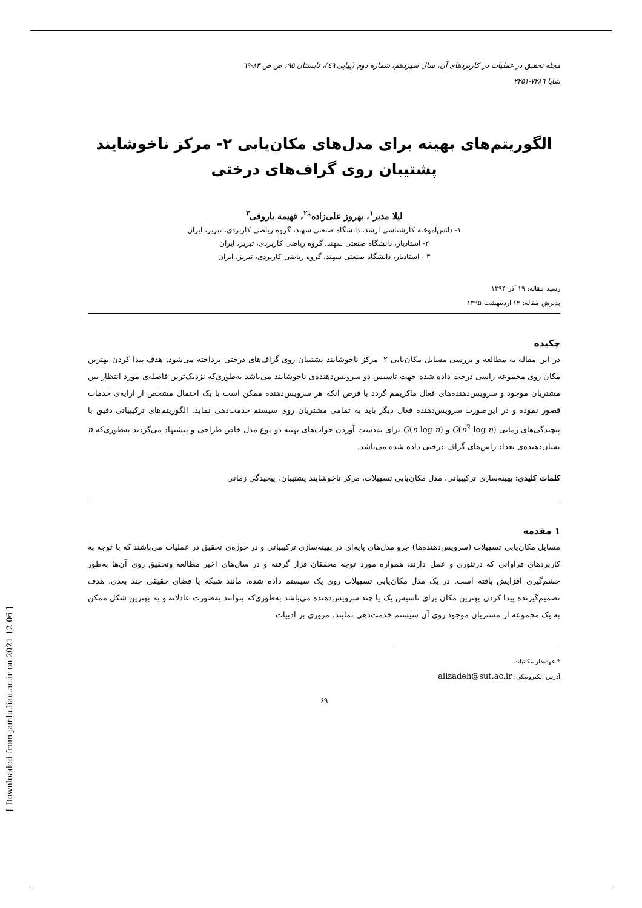[ Downloaded from jamlu.liau.ac.ir on 2021-12-06 ]
مجله تحقیق در عملیات در کاربردهای آن، سال سیزدهم، شماره دوم (پیاپی ٤٩)، تابستان ٩٥، ص ص ٨٣-٦٩
شاپا ٧٢٨٦-٢٢٥١
الگوریتم‌های بهینه برای مدل‌های مکان‌یابی ۲- مرکز ناخوشایند پشتیبان روی گراف‌های درختی
لیلا مدبر<sup>۱</sup>، بهروز علی‌زاده*<sup>۲</sup>، فهیمه باروقی<sup>۳</sup>
۱- دانش‌آموخته کارشناسی ارشد، دانشگاه صنعتی سهند، گروه ریاضی کاربردی، تبریز، ایران
۲- استادیار، دانشگاه صنعتی سهند، گروه ریاضی کاربردی، تبریز، ایران
۳ - استادیار، دانشگاه صنعتی سهند، گروه ریاضی کاربردی، تبریز، ایران
رسید مقاله: ۱۹ آذر ۱۳۹۴
پذیرش مقاله: ۱۴ اردیبهشت ۱۳۹۵
چکیده
در این مقاله به مطالعه و بررسی مسایل مکان‌یابی ۲- مرکز ناخوشایند پشتیبان روی گراف‌های درختی پرداخته می‌شود. هدف پیدا کردن بهترین مکان روی مجموعه راسی درخت داده شده جهت تاسیس دو سرویس‌دهنده‌ی ناخوشایند می‌باشد به‌طوری‌که نزدیک‌ترین فاصله‌ی مورد انتظار بین مشتریان موجود و سرویس‌دهنده‌های فعال ماکزیمم گردد با فرض آنکه هر سرویس‌دهنده ممکن است با یک احتمال مشخص از ارایه‌ی خدمات قصور نموده و در این‌صورت سرویس‌دهنده فعال دیگر باید به تمامی مشتریان روی سیستم خدمت‌دهی نماید. الگوریتم‌های ترکیبیاتی دقیق با پیچیدگی‌های زمانی O(n<sup>2</sup> log n) و O(n log n) برای به‌دست آوردن جواب‌های بهینه دو نوع مدل خاص طراحی و پیشنهاد می‌گردند به‌طوری‌که n نشان‌دهنده‌ی تعداد راس‌های گراف درختی داده شده می‌باشد.
کلمات کلیدی: بهینه‌سازی ترکیبیاتی، مدل مکان‌یابی تسهیلات، مرکز ناخوشایند پشتیبان، پیچیدگی زمانی
۱ مقدمه
مسایل مکان‌یابی تسهیلات (سرویس‌دهنده‌ها) جزو مدل‌های پایه‌ای در بهینه‌سازی ترکیبیاتی و در حوزه‌ی تحقیق در عملیات می‌باشند که با توجه به کاربردهای فراوانی که درتئوری و عمل دارند، همواره مورد توجه محققان قرار گرفته و در سال‌های اخیر مطالعه وتحقیق روی آن‌ها به‌طور چشم‌گیری افزایش یافته است. در یک مدل مکان‌یابی تسهیلات روی یک سیستم داده شده، مانند شبکه یا فضای حقیقی چند بعدی، هدف تصمیم‌گیرنده پیدا کردن بهترین مکان برای تاسیس یک یا چند سرویس‌دهنده می‌باشد به‌طوری‌که بتوانند به‌صورت عادلانه و به بهترین شکل ممکن به یک مجموعه از مشتریان موجود روی آن سیستم خدمت‌دهی نمایند. مروری بر ادبیات
* عهده‌دار مکاتبات
آدرس الکترونیکی: alizadeh@sut.ac.ir
۶۹